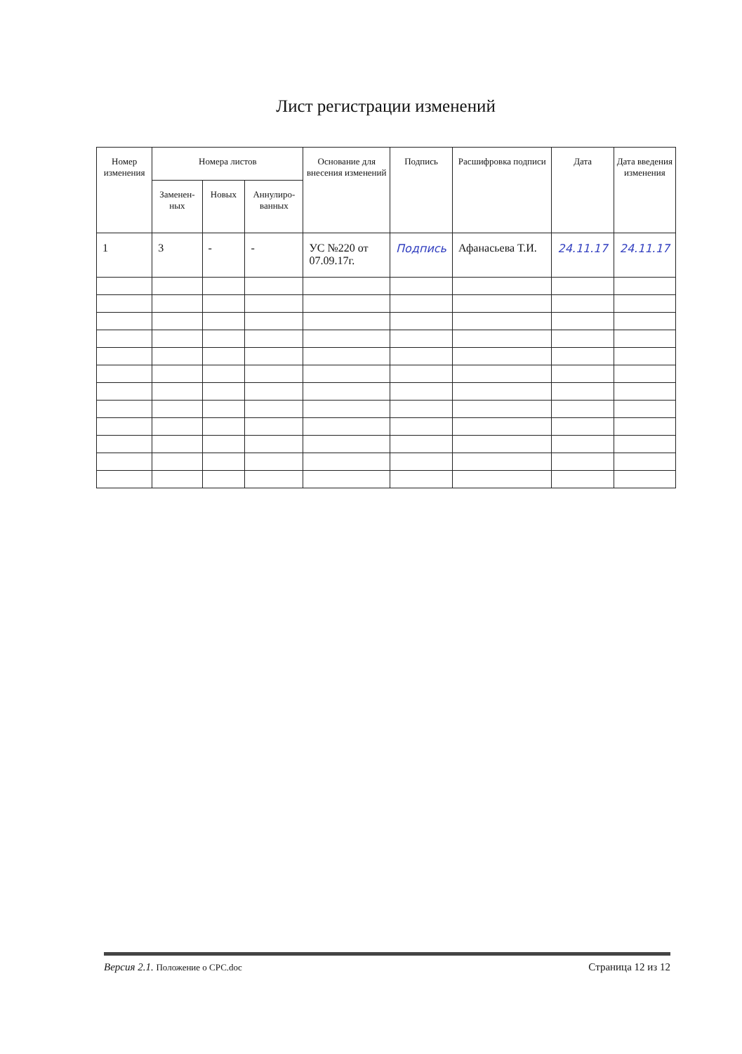Лист регистрации изменений
| Номер изменения | Номера листов | | | Основание для внесения изменений | Подпись | Расшифровка подписи | Дата | Дата введения изменения |
| --- | --- | --- | --- | --- | --- | --- | --- | --- |
| | Заменен-ных | Новых | Аннулиро-ванных | | | | | |
| 1 | 3 | - | - | УС №220 от 07.09.17г. | Подпись | Афанасьева Т.И. | 24.11.17 | 24.11.17 |
Версия 2.1. Положение о СРС.doc Страница 12 из 12